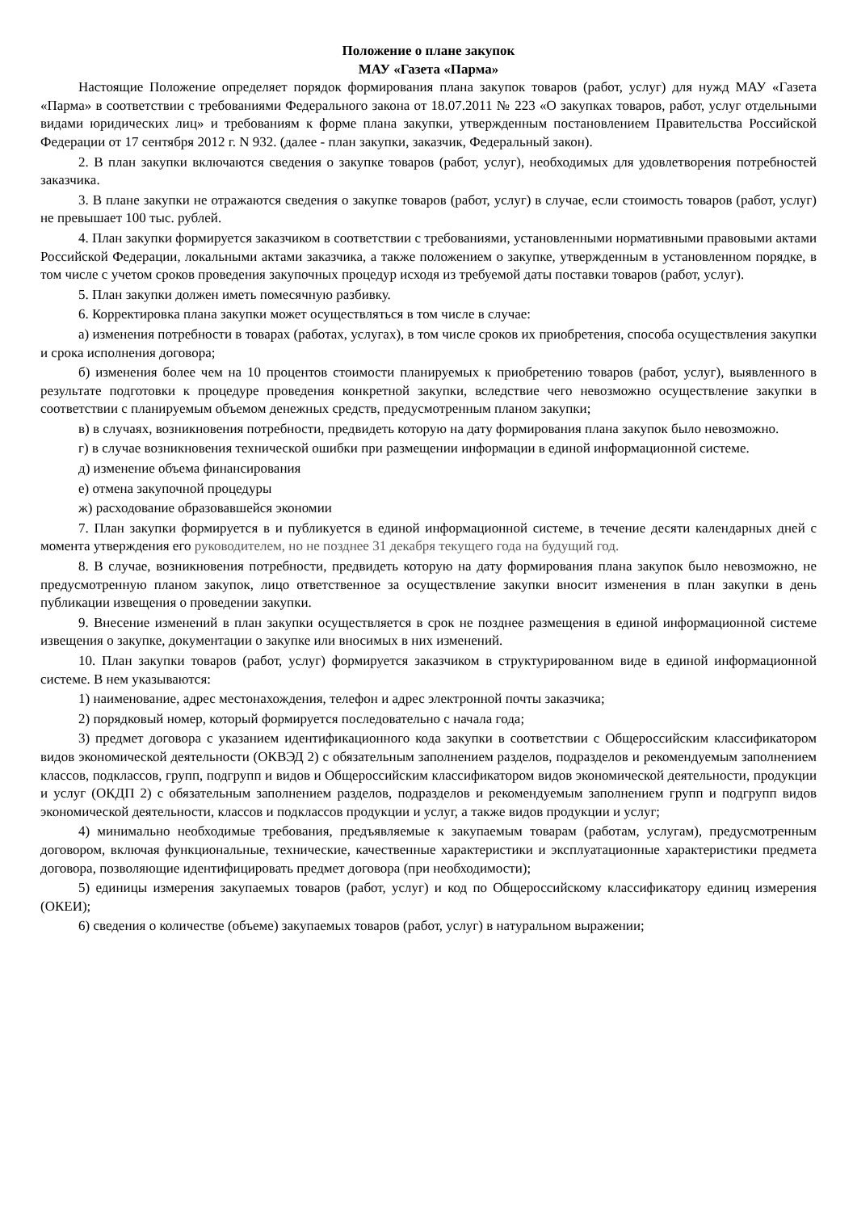Положение о плане закупок
МАУ «Газета «Парма»
Настоящие Положение определяет порядок формирования плана закупок товаров (работ, услуг) для нужд МАУ «Газета «Парма» в соответствии с требованиями Федерального закона от 18.07.2011 № 223 «О закупках товаров, работ, услуг отдельными видами юридических лиц» и требованиям к форме плана закупки, утвержденным постановлением Правительства Российской Федерации от 17 сентября 2012 г. N 932. (далее - план закупки, заказчик, Федеральный закон).
2. В план закупки включаются сведения о закупке товаров (работ, услуг), необходимых для удовлетворения потребностей заказчика.
3. В плане закупки не отражаются сведения о закупке товаров (работ, услуг) в случае, если стоимость товаров (работ, услуг) не превышает 100 тыс. рублей.
4. План закупки формируется заказчиком в соответствии с требованиями, установленными нормативными правовыми актами Российской Федерации, локальными актами заказчика, а также положением о закупке, утвержденным в установленном порядке, в том числе с учетом сроков проведения закупочных процедур исходя из требуемой даты поставки товаров (работ, услуг).
5. План закупки должен иметь помесячную разбивку.
6. Корректировка плана закупки может осуществляться в том числе в случае:
а) изменения потребности в товарах (работах, услугах), в том числе сроков их приобретения, способа осуществления закупки и срока исполнения договора;
б) изменения более чем на 10 процентов стоимости планируемых к приобретению товаров (работ, услуг), выявленного в результате подготовки к процедуре проведения конкретной закупки, вследствие чего невозможно осуществление закупки в соответствии с планируемым объемом денежных средств, предусмотренным планом закупки;
в) в случаях, возникновения потребности, предвидеть которую на дату формирования плана закупок было невозможно.
г) в случае возникновения технической ошибки при размещении информации в единой информационной системе.
д) изменение объема финансирования
е) отмена закупочной процедуры
ж) расходование образовавшейся экономии
7. План закупки формируется в и публикуется в единой информационной системе, в течение десяти календарных дней с момента утверждения его руководителем, но не позднее 31 декабря текущего года на будущий год.
8. В случае, возникновения потребности, предвидеть которую на дату формирования плана закупок было невозможно, не предусмотренную планом закупок, лицо ответственное за осуществление закупки вносит изменения в план закупки в день публикации извещения о проведении закупки.
9. Внесение изменений в план закупки осуществляется в срок не позднее размещения в единой информационной системе извещения о закупке, документации о закупке или вносимых в них изменений.
10. План закупки товаров (работ, услуг) формируется заказчиком в структурированном виде в единой информационной системе. В нем указываются:
1) наименование, адрес местонахождения, телефон и адрес электронной почты заказчика;
2) порядковый номер, который формируется последовательно с начала года;
3) предмет договора с указанием идентификационного кода закупки в соответствии с Общероссийским классификатором видов экономической деятельности (ОКВЭД 2) с обязательным заполнением разделов, подразделов и рекомендуемым заполнением классов, подклассов, групп, подгрупп и видов и Общероссийским классификатором видов экономической деятельности, продукции и услуг (ОКДП 2) с обязательным заполнением разделов, подразделов и рекомендуемым заполнением групп и подгрупп видов экономической деятельности, классов и подклассов продукции и услуг, а также видов продукции и услуг;
4) минимально необходимые требования, предъявляемые к закупаемым товарам (работам, услугам), предусмотренным договором, включая функциональные, технические, качественные характеристики и эксплуатационные характеристики предмета договора, позволяющие идентифицировать предмет договора (при необходимости);
5) единицы измерения закупаемых товаров (работ, услуг) и код по Общероссийскому классификатору единиц измерения (ОКЕИ);
6) сведения о количестве (объеме) закупаемых товаров (работ, услуг) в натуральном выражении;